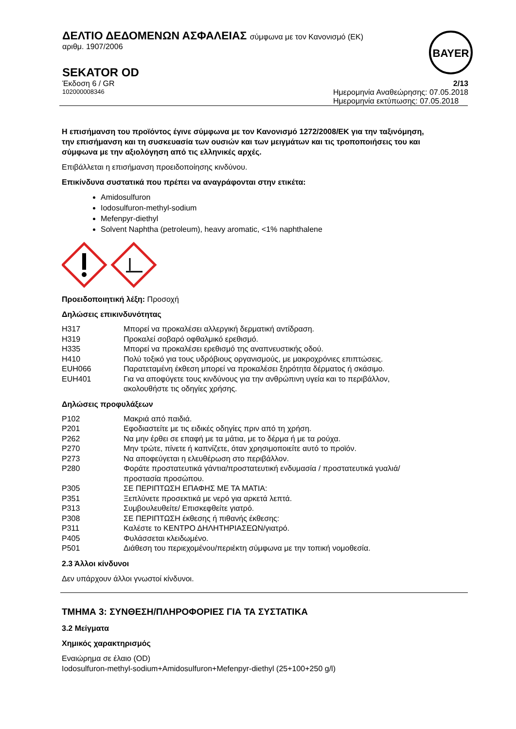ΔΕΛΤΙΟ ΔΕΔΟΜΕΝΩΝ ΑΣΦΑΛΕΙΑΣ σύμφωνα με τον Κανονισμό (ΕΚ)
αριθμ. 1907/2006
BAYER
SEKATOR OD
Έκδοση 6 / GR 2/13
102000008346 Ημερομηνία Αναθεώρησης: 07.05.2018
Ημερομηνία εκτύπωσης: 07.05.2018
Η επισήμανση του προϊόντος έγινε σύμφωνα με τον Κανονισμό 1272/2008/ΕΚ για την ταξινόμηση, την επισήμανση και τη συσκευασία των ουσιών και των μειγμάτων και τις τροποποιήσεις του και σύμφωνα με την αξιολόγηση από τις ελληνικές αρχές.
Επιβάλλεται η επισήμανση προειδοποίησης κινδύνου.
Επικίνδυνα συστατικά που πρέπει να αναγράφονται στην ετικέτα:
Amidosulfuron
Iodosulfuron-methyl-sodium
Mefenpyr-diethyl
Solvent Naphtha (petroleum), heavy aromatic, <1% naphthalene
Προειδοποιητική λέξη: Προσοχή
Δηλώσεις επικινδυνότητας
| H317 | Μπορεί να προκαλέσει αλλεργική δερματική αντίδραση. |
| H319 | Προκαλεί σοβαρό οφθαλμικό ερεθισμό. |
| H335 | Μπορεί να προκαλέσει ερεθισμό της αναπνευστικής οδού. |
| H410 | Πολύ τοξικό για τους υδρόβιους οργανισμούς, με μακροχρόνιες επιπτώσεις. |
| EUH066 | Παρατεταμένη έκθεση μπορεί να προκαλέσει ξηρότητα δέρματος ή σκάσιμο. |
| EUH401 | Για να αποφύγετε τους κινδύνους για την ανθρώπινη υγεία και το περιβάλλον, ακολουθήστε τις οδηγίες χρήσης. |
Δηλώσεις προφυλάξεων
| P102 | Μακριά από παιδιά. |
| P201 | Εφοδιαστείτε με τις ειδικές οδηγίες πριν από τη χρήση. |
| P262 | Να μην έρθει σε επαφή με τα μάτια, με το δέρμα ή με τα ρούχα. |
| P270 | Μην τρώτε, πίνετε ή καπνίζετε, όταν χρησιμοποιείτε αυτό το προϊόν. |
| P273 | Να αποφεύγεται η ελευθέρωση στο περιβάλλον. |
| P280 | Φοράτε προστατευτικά γάντια/προστατευτική ενδυμασία / προστατευτικά γυαλιά/προστασία προσώπου. |
| P305 | ΣΕ ΠΕΡΙΠΤΩΣΗ ΕΠΑΦΗΣ ΜΕ ΤΑ ΜΑΤΙΑ: |
| P351 | Ξεπλύνετε προσεκτικά με νερό για αρκετά λεπτά. |
| P313 | Συμβουλευθείτε/ Επισκεφθείτε γιατρό. |
| P308 | ΣΕ ΠΕΡΙΠΤΩΣΗ έκθεσης ή πιθανής έκθεσης: |
| P311 | Καλέστε το ΚΕΝΤΡΟ ΔΗΛΗΤΗΡΙΑΣΕΩΝ/γιατρό. |
| P405 | Φυλάσσεται κλειδωμένο. |
| P501 | Διάθεση του περιεχομένου/περιέκτη σύμφωνα με την τοπική νομοθεσία. |
2.3 Άλλοι κίνδυνοι
Δεν υπάρχουν άλλοι γνωστοί κίνδυνοι.
ΤΜΗΜΑ 3: ΣΥΝΘΕΣΗ/ΠΛΗΡΟΦΟΡΙΕΣ ΓΙΑ ΤΑ ΣΥΣΤΑΤΙΚΑ
3.2 Μείγματα
Χημικός χαρακτηρισμός
Εναιώρημα σε έλαιο (OD)
Iodosulfuron-methyl-sodium+Amidosulfuron+Mefenpyr-diethyl (25+100+250 g/l)